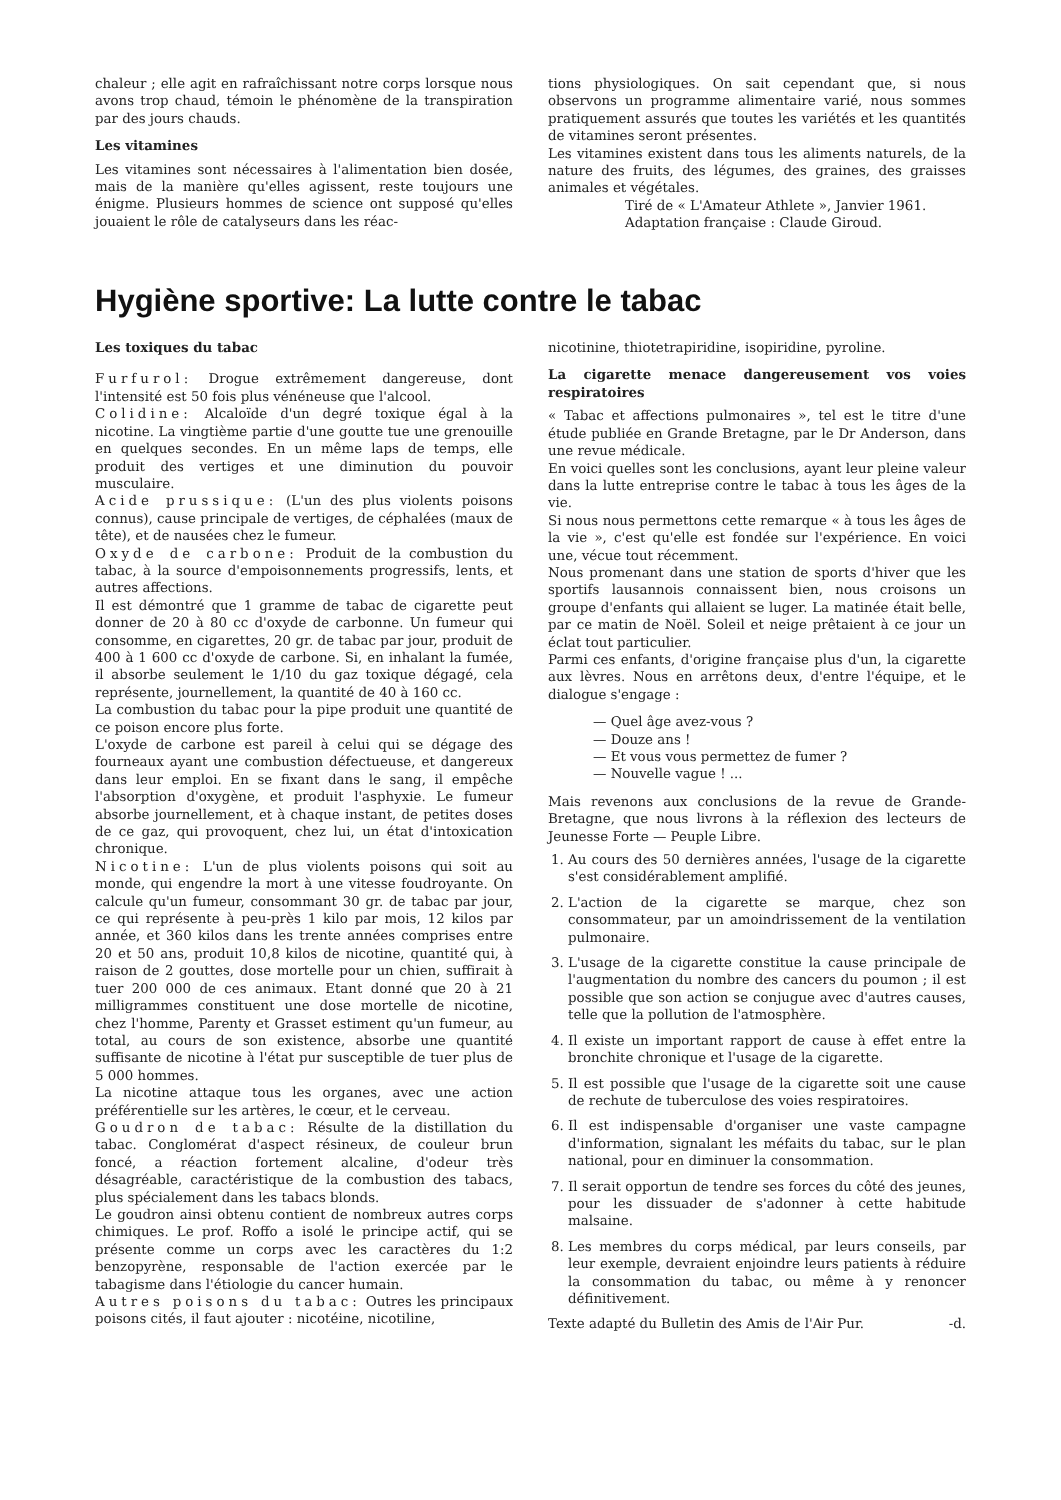chaleur ; elle agit en rafraîchissant notre corps lorsque nous avons trop chaud, témoin le phénomène de la transpiration par des jours chauds.
Les vitamines
Les vitamines sont nécessaires à l'alimentation bien dosée, mais de la manière qu'elles agissent, reste toujours une énigme. Plusieurs hommes de science ont supposé qu'elles jouaient le rôle de catalyseurs dans les réac-
tions physiologiques. On sait cependant que, si nous observons un programme alimentaire varié, nous sommes pratiquement assurés que toutes les variétés et les quantités de vitamines seront présentes.
Les vitamines existent dans tous les aliments naturels, de la nature des fruits, des légumes, des graines, des graisses animales et végétales.
Tiré de « L'Amateur Athlete », Janvier 1961.
Adaptation française : Claude Giroud.
Hygiène sportive: La lutte contre le tabac
Les toxiques du tabac
Furfurol: Drogue extrêmement dangereuse, dont l'intensité est 50 fois plus vénéneuse que l'alcool.
Colidine: Alcaloïde d'un degré toxique égal à la nicotine. La vingtième partie d'une goutte tue une grenouille en quelques secondes. En un même laps de temps, elle produit des vertiges et une diminution du pouvoir musculaire.
Acide prussique: (L'un des plus violents poisons connus), cause principale de vertiges, de céphalées (maux de tête), et de nausées chez le fumeur.
Oxyde de carbone: Produit de la combustion du tabac, à la source d'empoisonnements progressifs, lents, et autres affections.
Il est démontré que 1 gramme de tabac de cigarette peut donner de 20 à 80 cc d'oxyde de carbonne. Un fumeur qui consomme, en cigarettes, 20 gr. de tabac par jour, produit de 400 à 1 600 cc d'oxyde de carbone. Si, en inhalant la fumée, il absorbe seulement le 1/10 du gaz toxique dégagé, cela représente, journellement, la quantité de 40 à 160 cc.
La combustion du tabac pour la pipe produit une quantité de ce poison encore plus forte.
L'oxyde de carbone est pareil à celui qui se dégage des fourneaux ayant une combustion défectueuse, et dangereux dans leur emploi. En se fixant dans le sang, il empêche l'absorption d'oxygène, et produit l'asphyxie. Le fumeur absorbe journellement, et à chaque instant, de petites doses de ce gaz, qui provoquent, chez lui, un état d'intoxication chronique.
Nicotine: L'un de plus violents poisons qui soit au monde, qui engendre la mort à une vitesse foudroyante. On calcule qu'un fumeur, consommant 30 gr. de tabac par jour, ce qui représente à peu-près 1 kilo par mois, 12 kilos par année, et 360 kilos dans les trente années comprises entre 20 et 50 ans, produit 10,8 kilos de nicotine, quantité qui, à raison de 2 gouttes, dose mortelle pour un chien, suffirait à tuer 200 000 de ces animaux. Etant donné que 20 à 21 milligrammes constituent une dose mortelle de nicotine, chez l'homme, Parenty et Grasset estiment qu'un fumeur, au total, au cours de son existence, absorbe une quantité suffisante de nicotine à l'état pur susceptible de tuer plus de 5 000 hommes.
La nicotine attaque tous les organes, avec une action préférentielle sur les artères, le cœur, et le cerveau.
Goudron de tabac: Résulte de la distillation du tabac. Conglomérat d'aspect résineux, de couleur brun foncé, a réaction fortement alcaline, d'odeur très désagréable, caractéristique de la combustion des tabacs, plus spécialement dans les tabacs blonds.
Le goudron ainsi obtenu contient de nombreux autres corps chimiques. Le prof. Roffo a isolé le principe actif, qui se présente comme un corps avec les caractères du 1:2 benzopyrène, responsable de l'action exercée par le tabagisme dans l'étiologie du cancer humain.
Autres poisons du tabac: Outres les principaux poisons cités, il faut ajouter : nicotéine, nicotiline,
nicotinine, thiotetrapiridine, isopiridine, pyroline.
La cigarette menace dangereusement vos voies respiratoires
« Tabac et affections pulmonaires », tel est le titre d'une étude publiée en Grande Bretagne, par le Dr Anderson, dans une revue médicale.
En voici quelles sont les conclusions, ayant leur pleine valeur dans la lutte entreprise contre le tabac à tous les âges de la vie.
Si nous nous permettons cette remarque « à tous les âges de la vie », c'est qu'elle est fondée sur l'expérience. En voici une, vécue tout récemment.
Nous promenant dans une station de sports d'hiver que les sportifs lausannois connaissent bien, nous croisons un groupe d'enfants qui allaient se luger. La matinée était belle, par ce matin de Noël. Soleil et neige prêtaient à ce jour un éclat tout particulier.
Parmi ces enfants, d'origine française plus d'un, la cigarette aux lèvres. Nous en arrêtons deux, d'entre l'équipe, et le dialogue s'engage :
— Quel âge avez-vous ?
— Douze ans !
— Et vous vous permettez de fumer ?
— Nouvelle vague ! ...
Mais revenons aux conclusions de la revue de Grande-Bretagne, que nous livrons à la réflexion des lecteurs de Jeunesse Forte — Peuple Libre.
1. Au cours des 50 dernières années, l'usage de la cigarette s'est considérablement amplifié.
2. L'action de la cigarette se marque, chez son consommateur, par un amoindrissement de la ventilation pulmonaire.
3. L'usage de la cigarette constitue la cause principale de l'augmentation du nombre des cancers du poumon ; il est possible que son action se conjugue avec d'autres causes, telle que la pollution de l'atmosphère.
4. Il existe un important rapport de cause à effet entre la bronchite chronique et l'usage de la cigarette.
5. Il est possible que l'usage de la cigarette soit une cause de rechute de tuberculose des voies respiratoires.
6. Il est indispensable d'organiser une vaste campagne d'information, signalant les méfaits du tabac, sur le plan national, pour en diminuer la consommation.
7. Il serait opportun de tendre ses forces du côté des jeunes, pour les dissuader de s'adonner à cette habitude malsaine.
8. Les membres du corps médical, par leurs conseils, par leur exemple, devraient enjoindre leurs patients à réduire la consommation du tabac, ou même à y renoncer définitivement.
Texte adapté du Bulletin des Amis de l'Air Pur. -d.